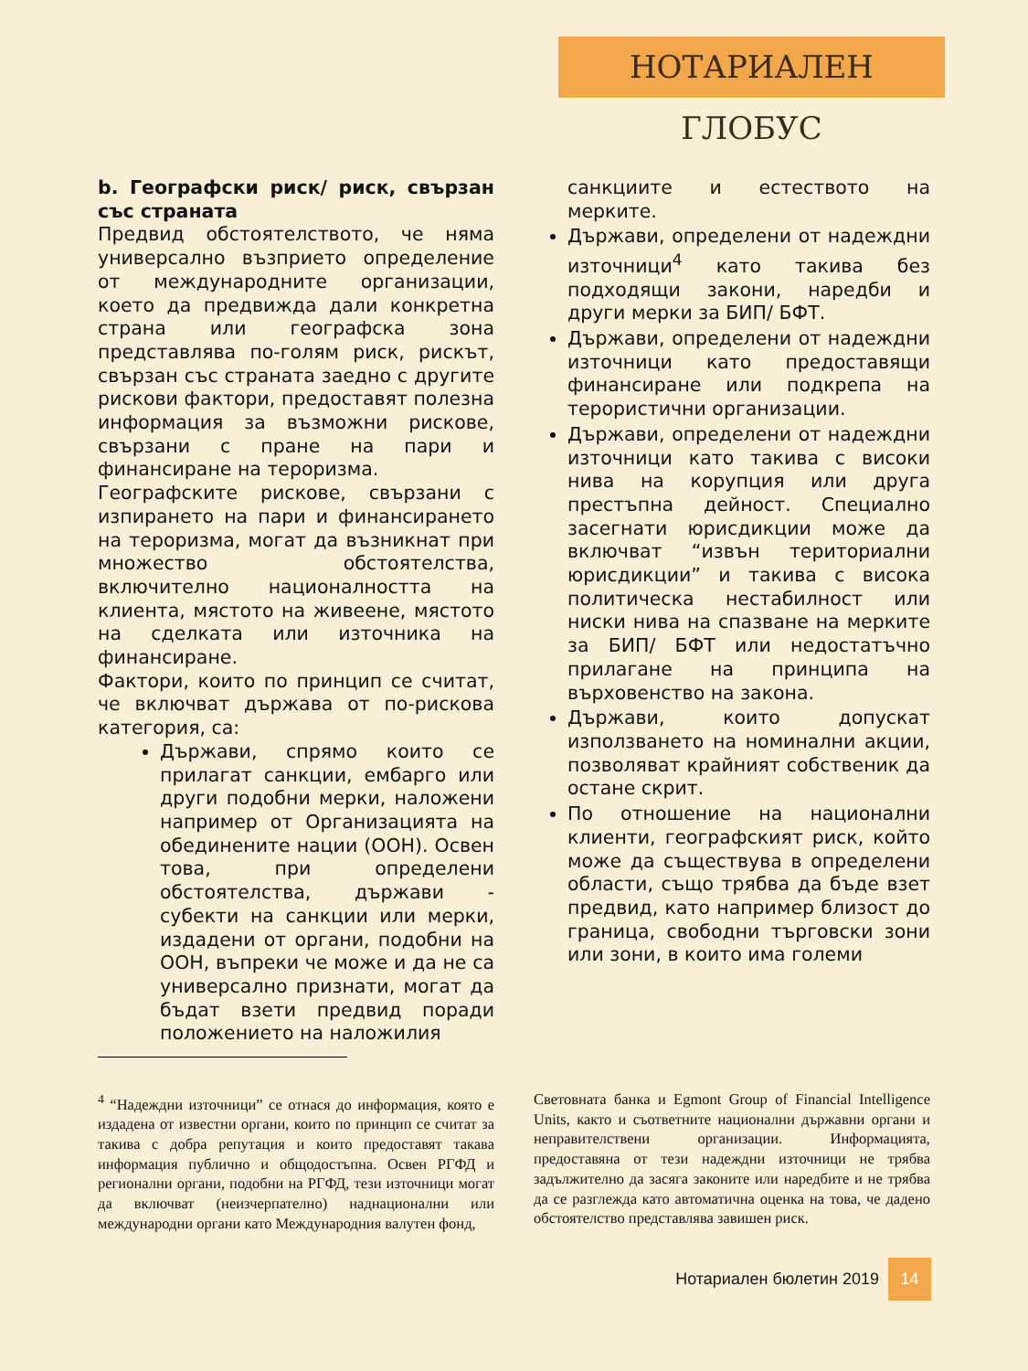НОТАРИАЛЕН ГЛОБУС
b. Географски риск/ риск, свързан със страната
Предвид обстоятелството, че няма универсално възприето определение от международните организации, което да предвижда дали конкретна страна или географска зона представлява по-голям риск, рискът, свързан със страната заедно с другите рискови фактори, предоставят полезна информация за възможни рискове, свързани с пране на пари и финансиране на тероризма.
Географските рискове, свързани с изпирането на пари и финансирането на тероризма, могат да възникнат при множество обстоятелства, включително националността на клиента, мястото на живеене, мястото на сделката или източника на финансиране.
Фактори, които по принцип се считат, че включват държава от по-рискова категория, са:
Държави, спрямо които се прилагат санкции, ембарго или други подобни мерки, наложени например от Организацията на обединените нации (ООН). Освен това, при определени обстоятелства, държави - субекти на санкции или мерки, издадени от органи, подобни на ООН, въпреки че може и да не са универсално признати, могат да бъдат взети предвид поради положението на наложилия
санкциите и естеството на мерките.
Държави, определени от надеждни източници<sup>4</sup> като такива без подходящи закони, наредби и други мерки за БИП/ БФТ.
Държави, определени от надеждни източници като предоставящи финансиране или подкрепа на терористични организации.
Държави, определени от надеждни източници като такива с високи нива на корупция или друга престъпна дейност. Специално засегнати юрисдикции може да включват “извън териториални юрисдикции” и такива с висока политическа нестабилност или ниски нива на спазване на мерките за БИП/ БФТ или недостатъчно прилагане на принципа на върховенство на закона.
Държави, които допускат използването на номинални акции, позволяват крайният собственик да остане скрит.
По отношение на национални клиенти, географският риск, който може да съществува в определени области, също трябва да бъде взет предвид, като например близост до граница, свободни търговски зони или зони, в които има големи
<sup>4</sup> “Надеждни източници” се отнася до информация, която е издадена от известни органи, които по принцип се считат за такива с добра репутация и които предоставят такава информация публично и общодостъпна. Освен РГФД и регионални органи, подобни на РГФД, тези източници могат да включват (неизчерпателно) наднационални или международни органи като Международния валутен фонд,
Световната банка и Egmont Group of Financial Intelligence Units, както и съответните национални държавни органи и неправителствени организации. Информацията, предоставяна от тези надеждни източници не трябва задължително да засяга законите или наредбите и не трябва да се разглежда като автоматична оценка на това, че дадено обстоятелство представлява завишен риск.
Нотариален бюлетин 2019 14